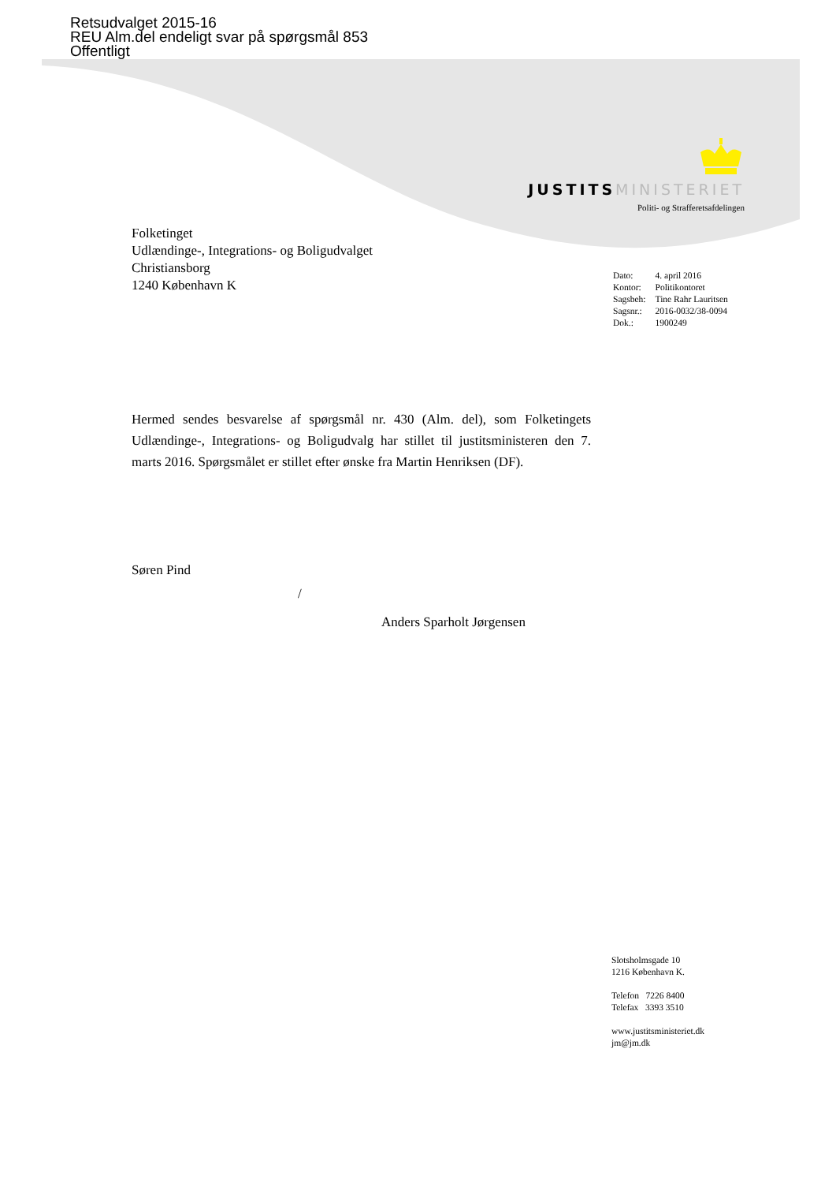Retsudvalget 2015-16
REU Alm.del endeligt svar på spørgsmål 853
Offentligt
JUSTITS MINISTERIET
Politi- og Strafferetsafdelingen
Folketinget
Udlændinge-, Integrations- og Boligudvalget
Christiansborg
1240 København K
| Dato: | 4. april 2016 |
| Kontor: | Politikontoret |
| Sagsbeh: | Tine Rahr Lauritsen |
| Sagsnr.: | 2016-0032/38-0094 |
| Dok.: | 1900249 |
Hermed sendes besvarelse af spørgsmål nr. 430 (Alm. del), som Folketingets Udlændinge-, Integrations- og Boligudvalg har stillet til justitsministeren den 7. marts 2016. Spørgsmålet er stillet efter ønske fra Martin Henriksen (DF).
Søren Pind
/
Anders Sparholt Jørgensen
Slotsholmsgade 10
1216 København K.
Telefon 7226 8400
Telefax 3393 3510
www.justitsministeriet.dk
jm@jm.dk